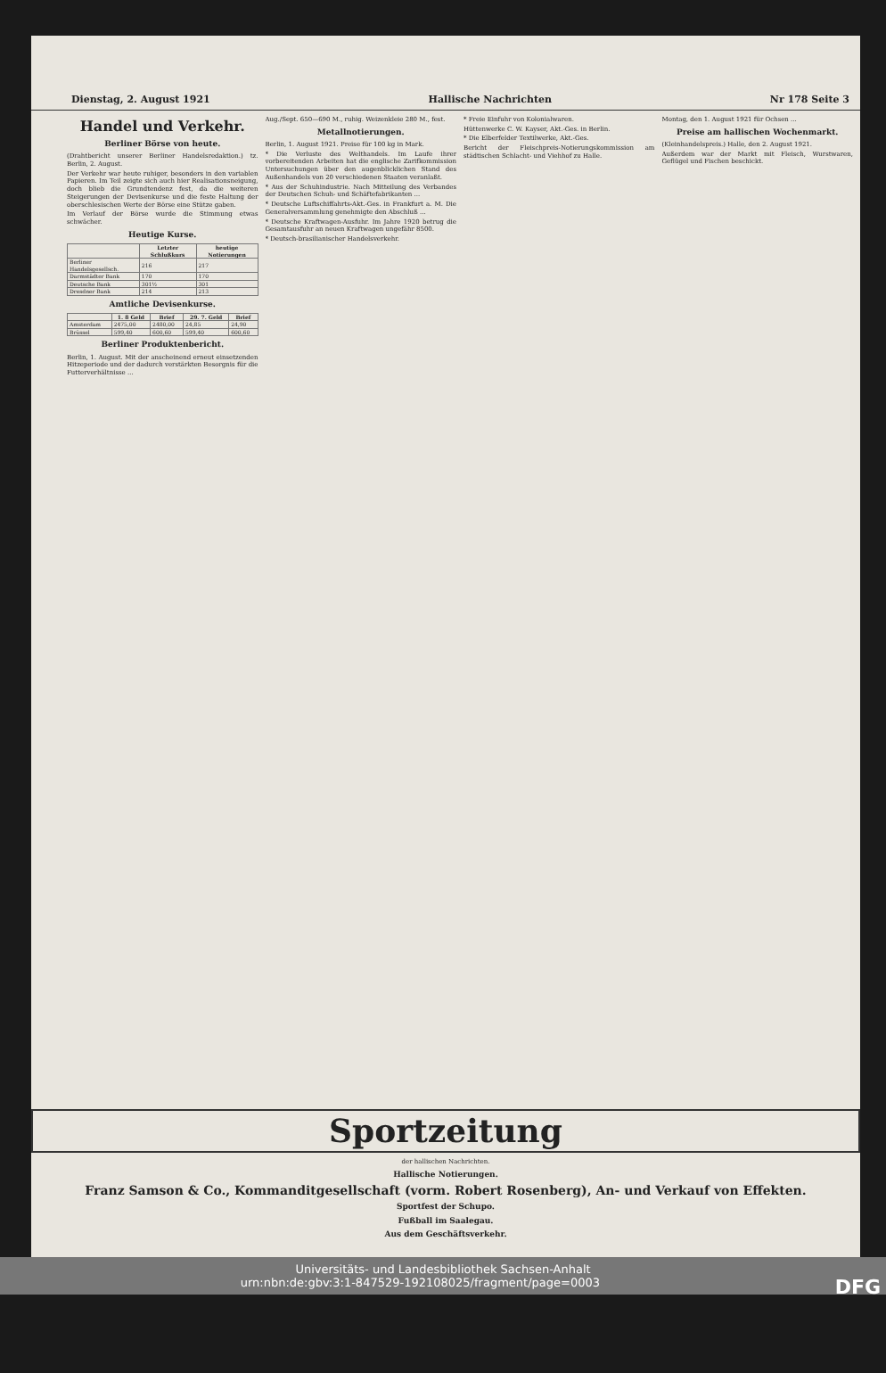Dienstag, 2. August 1921 Hallische Nachrichten Nr 178 Seite 3
Handel und Verkehr.
Berliner Börse von heute.
(Drahtbericht unserer Berliner Handelsredaktion.) tz. Berlin, 2. August.
Der Verkehr war heute ruhiger, besonders in den variablen Papieren. Im Teil zeigte sich auch hier Realisationsneigung, doch blieb die Grundtendenz fest, da die weiteren Steigerungen der Devisenkurse und die feste Haltung der oberschlesischen Werte der Börse eine Stütze gaben.
Im Verlauf der Börse wurde die Stimmung etwas schwächer.
Heutige Kurse.
| | Letzter Schlußkurs | heutige Notierungen |
| --- | --- | --- |
| Berliner Handelsgesellsch. | 216 | 217 |
| Darmstädter Bank | 170 | 170 |
| Deutsche Bank | 301½ | 301 |
| Dresdner Bank | 214 | 213 |
Amtliche Devisenkurse.
| | 1. 8 Geld | Brief | 29. 7. Geld | Brief |
| --- | --- | --- | --- | --- |
| Amsterdam | 2475,00 | 2480,00 | 24,85 | 24,90 |
| Brüssel | 599,40 | 600,60 | 599,40 | 600,60 |
Berliner Produktenbericht.
Berlin, 1. August. Mit der anscheinend erneut einsetzenden Hitzeperiode und der dadurch verstärkten Besorgnis für die Futterverhältnisse ...
Aug./Sept. 650—690 M., ruhig. Weizenkleie 280 M., fest.
Metallnotierungen.
Berlin, 1. August 1921. Preise für 100 kg in Mark.
* Die Verluste des Welthandels. Im Laufe ihrer vorbereitenden Arbeiten hat die englische Zarifkommission Untersuchungen über den augenblicklichen Stand des Außenhandels von 20 verschiedenen Staaten veranlaßt.
* Aus der Schuhindustrie. Nach Mitteilung des Verbandes der Deutschen Schuh- und Schäftefabrikanten ...
* Deutsche Luftschiffahrts-Akt.-Ges. in Frankfurt a. M. Die Generalversammlung genehmigte den Abschluß ...
* Deutsche Kraftwagen-Ausfuhr. Im Jahre 1920 betrug die Gesamtausfuhr an neuen Kraftwagen ungefähr 8500.
* Deutsch-brasilianischer Handelsverkehr.
* Freie Einfuhr von Kolonialwaren.
Hüttenwerke C. W. Kayser, Akt.-Ges. in Berlin.
* Die Elberfelder Textilwerke, Akt.-Ges.
Bericht der Fleischpreis-Notierungskommission am städtischen Schlacht- und Viehhof zu Halle.
Montag, den 1. August 1921 für Ochsen ...
Preise am hallischen Wochenmarkt.
(Kleinhandelspreis.) Halle, den 2. August 1921.
Außerdem war der Markt mit Fleisch, Wurstwaren, Geflügel und Fischen beschickt.
Sportzeitung
der hallischen Nachrichten.
Hallische Notierungen.
Franz Samson & Co., Kommanditgesellschaft (vorm. Robert Rosenberg), An- und Verkauf von Effekten.
Sportfest der Schupo.
Fußball im Saalegau.
Aus dem Geschäftsverkehr.
Universitäts- und Landesbibliothek Sachsen-Anhalt
urn:nbn:de:gbv:3:1-847529-192108025/fragment/page=0003 DFG